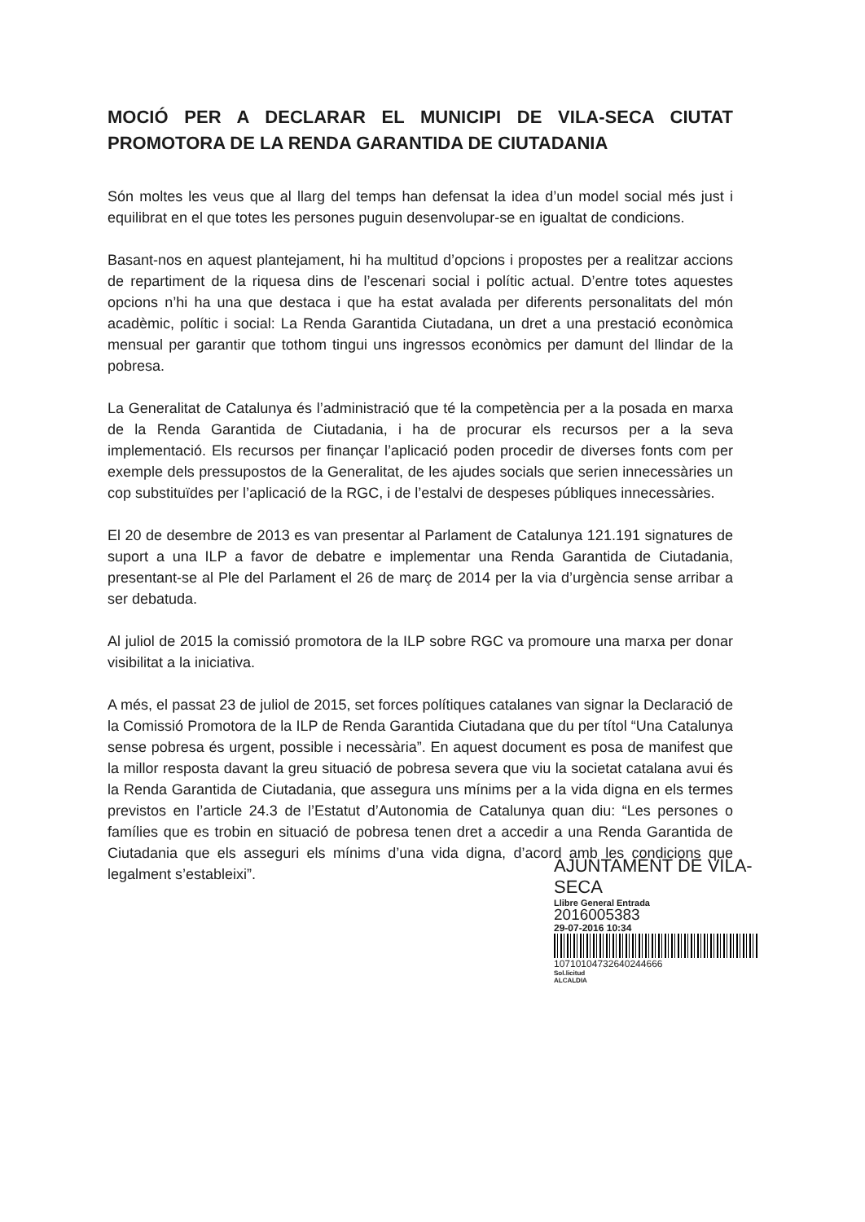MOCIÓ PER A DECLARAR EL MUNICIPI DE VILA-SECA CIUTAT PROMOTORA DE LA RENDA GARANTIDA DE CIUTADANIA
Són moltes les veus que al llarg del temps han defensat la idea d’un model social més just i equilibrat en el que totes les persones puguin desenvolupar-se en igualtat de condicions.
Basant-nos en aquest plantejament, hi ha multitud d’opcions i propostes per a realitzar accions de repartiment de la riquesa dins de l’escenari social i polític actual. D’entre totes aquestes opcions n’hi ha una que destaca i que ha estat avalada per diferents personalitats del món acadèmic, polític i social: La Renda Garantida Ciutadana, un dret a una prestació econòmica mensual per garantir que tothom tingui uns ingressos econòmics per damunt del llindar de la pobresa.
La Generalitat de Catalunya és l’administració que té la competència per a la posada en marxa de la Renda Garantida de Ciutadania, i ha de procurar els recursos per a la seva implementació. Els recursos per finançar l’aplicació poden procedir de diverses fonts com per exemple dels pressupostos de la Generalitat, de les ajudes socials que serien innecessàries un cop substituïdes per l’aplicació de la RGC, i de l’estalvi de despeses públiques innecessàries.
El 20 de desembre de 2013 es van presentar al Parlament de Catalunya 121.191 signatures de suport a una ILP a favor de debatre e implementar una Renda Garantida de Ciutadania, presentant-se al Ple del Parlament el 26 de març de 2014 per la via d’urgència sense arribar a ser debatuda.
Al juliol de 2015 la comissió promotora de la ILP sobre RGC va promoure una marxa per donar visibilitat a la iniciativa.
A més, el passat 23 de juliol de 2015, set forces polítiques catalanes van signar la Declaració de la Comissió Promotora de la ILP de Renda Garantida Ciutadana que du per títol “Una Catalunya sense pobresa és urgent, possible i necessària”. En aquest document es posa de manifest que la millor resposta davant la greu situació de pobresa severa que viu la societat catalana avui és la Renda Garantida de Ciutadania, que assegura uns mínims per a la vida digna en els termes previstos en l’article 24.3 de l’Estatut d’Autonomia de Catalunya quan diu: “Les persones o famílies que es trobin en situació de pobresa tenen dret a accedir a una Renda Garantida de Ciutadania que els asseguri els mínims d’una vida digna, d’acord amb les condicions que legalment s’estableixi”.
AJUNTAMENT DE VILA-SECA
Llibre General Entrada
2016005383
29-07-2016 10:34
10710104732640244666
Sol.licitud
ALCALDIA